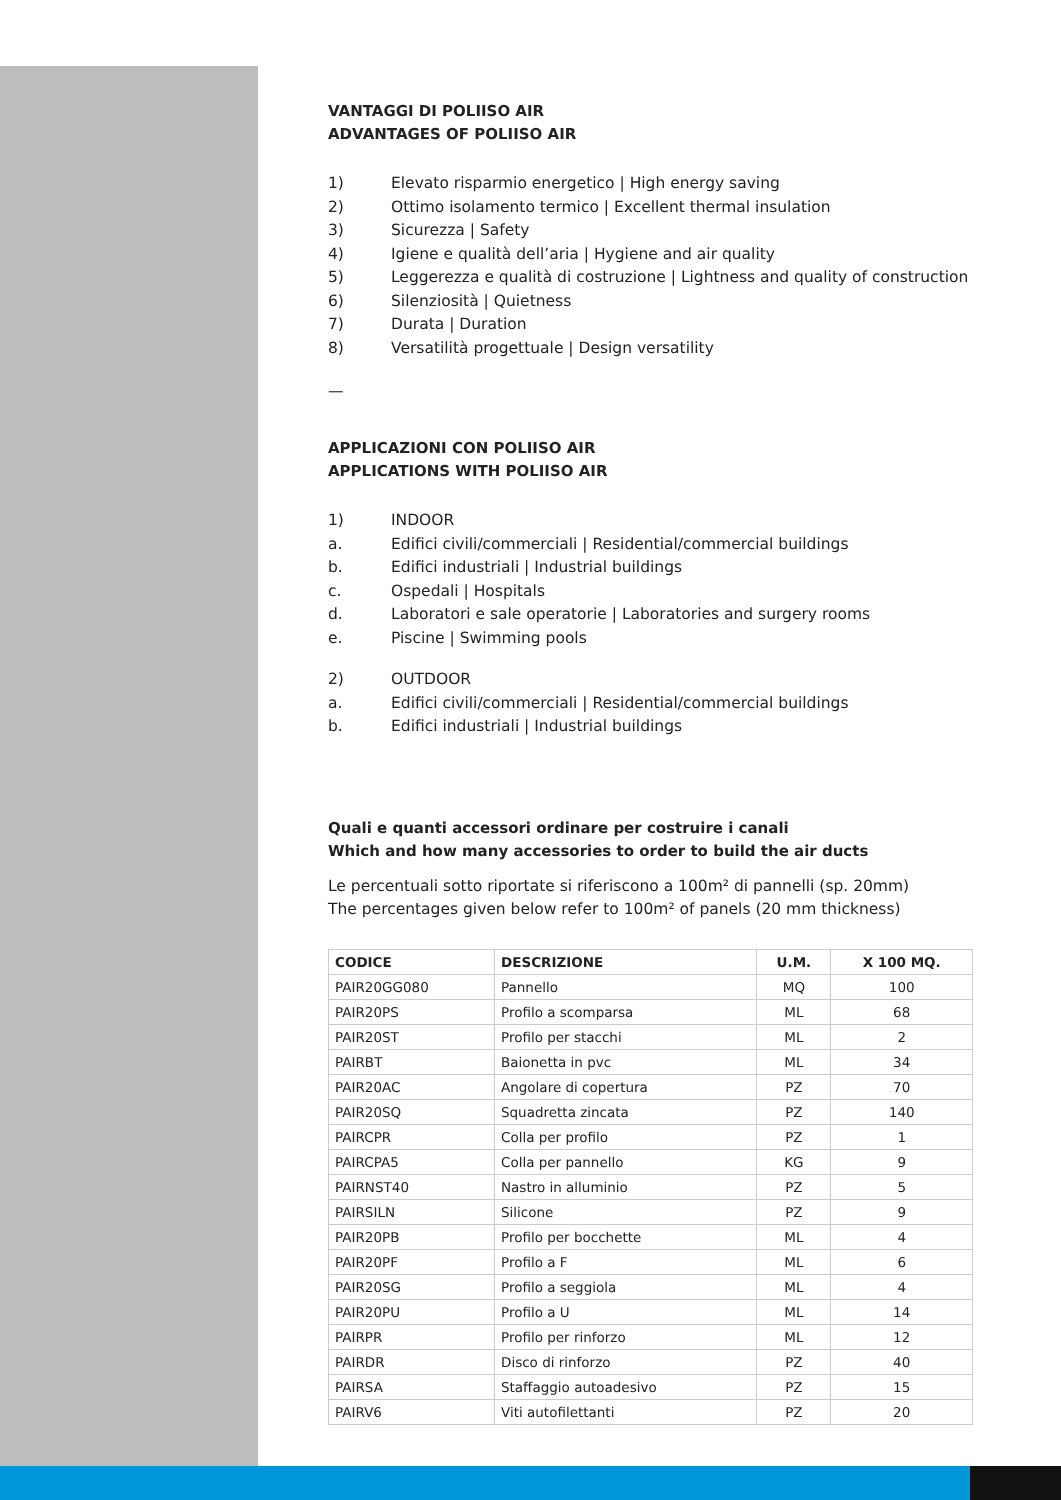VANTAGGI DI POLIISO AIR
ADVANTAGES OF POLIISO AIR
1) Elevato risparmio energetico | High energy saving
2) Ottimo isolamento termico | Excellent thermal insulation
3) Sicurezza | Safety
4) Igiene e qualità dell’aria | Hygiene and air quality
5) Leggerezza e qualità di costruzione | Lightness and quality of construction
6) Silenziosità | Quietness
7) Durata | Duration
8) Versatilità progettuale | Design versatility
—
APPLICAZIONI CON POLIISO AIR
APPLICATIONS WITH POLIISO AIR
1) INDOOR
a. Edifici civili/commerciali | Residential/commercial buildings
b. Edifici industriali | Industrial buildings
c. Ospedali | Hospitals
d. Laboratori e sale operatorie | Laboratories and surgery rooms
e. Piscine | Swimming pools
2) OUTDOOR
a. Edifici civili/commerciali | Residential/commercial buildings
b. Edifici industriali | Industrial buildings
Quali e quanti accessori ordinare per costruire i canali
Which and how many accessories to order to build the air ducts
Le percentuali sotto riportate si riferiscono a 100m² di pannelli (sp. 20mm)
The percentages given below refer to 100m² of panels (20 mm thickness)
| CODICE | DESCRIZIONE | U.M. | X 100 MQ. |
| --- | --- | --- | --- |
| PAIR20GG080 | Pannello | MQ | 100 |
| PAIR20PS | Profilo a scomparsa | ML | 68 |
| PAIR20ST | Profilo per stacchi | ML | 2 |
| PAIRBT | Baionetta in pvc | ML | 34 |
| PAIR20AC | Angolare di copertura | PZ | 70 |
| PAIR20SQ | Squadretta zincata | PZ | 140 |
| PAIRCPR | Colla per profilo | PZ | 1 |
| PAIRCPA5 | Colla per pannello | KG | 9 |
| PAIRNST40 | Nastro in alluminio | PZ | 5 |
| PAIRSILN | Silicone | PZ | 9 |
| PAIR20PB | Profilo per bocchette | ML | 4 |
| PAIR20PF | Profilo a F | ML | 6 |
| PAIR20SG | Profilo a seggiola | ML | 4 |
| PAIR20PU | Profilo a U | ML | 14 |
| PAIRPR | Profilo per rinforzo | ML | 12 |
| PAIRDR | Disco di rinforzo | PZ | 40 |
| PAIRSA | Staffaggio autoadesivo | PZ | 15 |
| PAIRV6 | Viti autofilettanti | PZ | 20 |